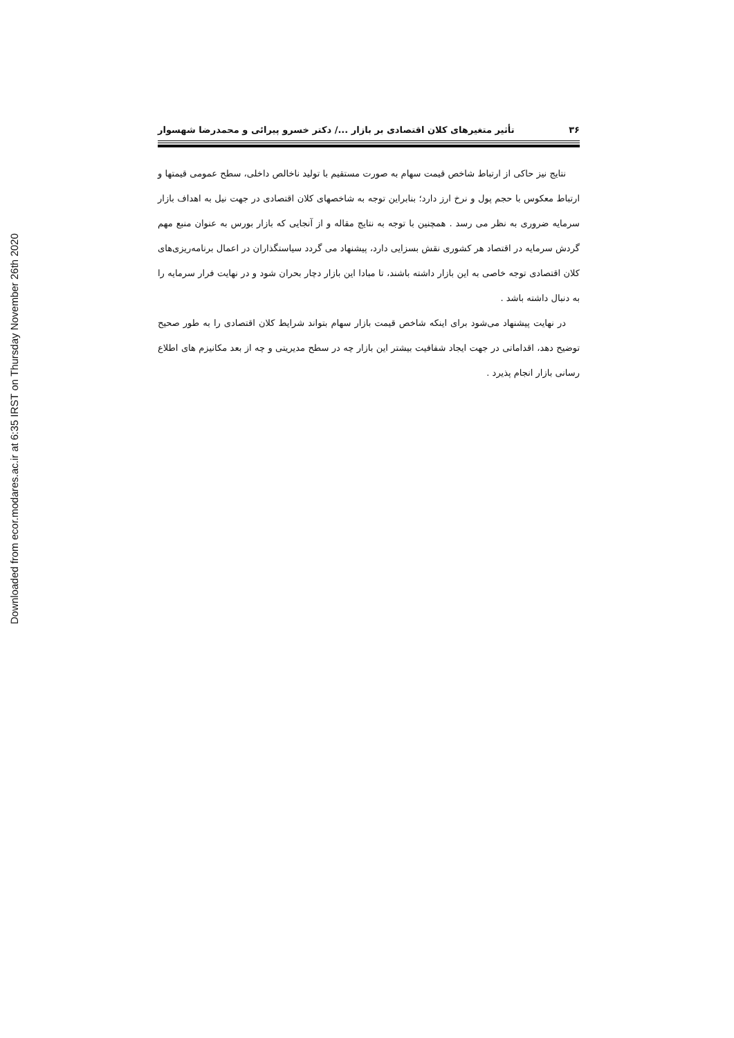Downloaded from ecor.modares.ac.ir at 6:35 IRST on Thursday November 26th 2020
۳۶ تأثیر متغیرهای کلان اقتصادی بر بازار .../ دکتر خسرو پیرائی و محمدرضا شهسوار
نتایج نیز حاکی از ارتباط شاخص قیمت سهام به صورت مستقیم با تولید ناخالص داخلی، سطح عمومی قیمتها و ارتباط معکوس با حجم پول و نرخ ارز دارد؛ بنابراین توجه به شاخصهای کلان اقتصادی در جهت نیل به اهداف بازار سرمایه ضروری به نظر می رسد . همچنین با توجه به نتایج مقاله و از آنجایی که بازار بورس به عنوان منبع مهم گردش سرمایه در اقتصاد هر کشوری نقش بسزایی دارد، پیشنهاد می گردد سیاستگذاران در اعمال برنامه‌ریزی‌های کلان اقتصادی توجه خاصی به این بازار داشته باشند، تا مبادا این بازار دچار بحران شود و در نهایت فرار سرمایه را به دنبال داشته باشد .
در نهایت پیشنهاد می‌شود برای اینکه شاخص قیمت بازار سهام بتواند شرایط کلان اقتصادی را به طور صحیح توضیح دهد، اقداماتی در جهت ایجاد شفافیت بیشتر این بازار چه در سطح مدیریتی و چه از بعد مکانیزم های اطلاع رسانی بازار انجام پذیرد .